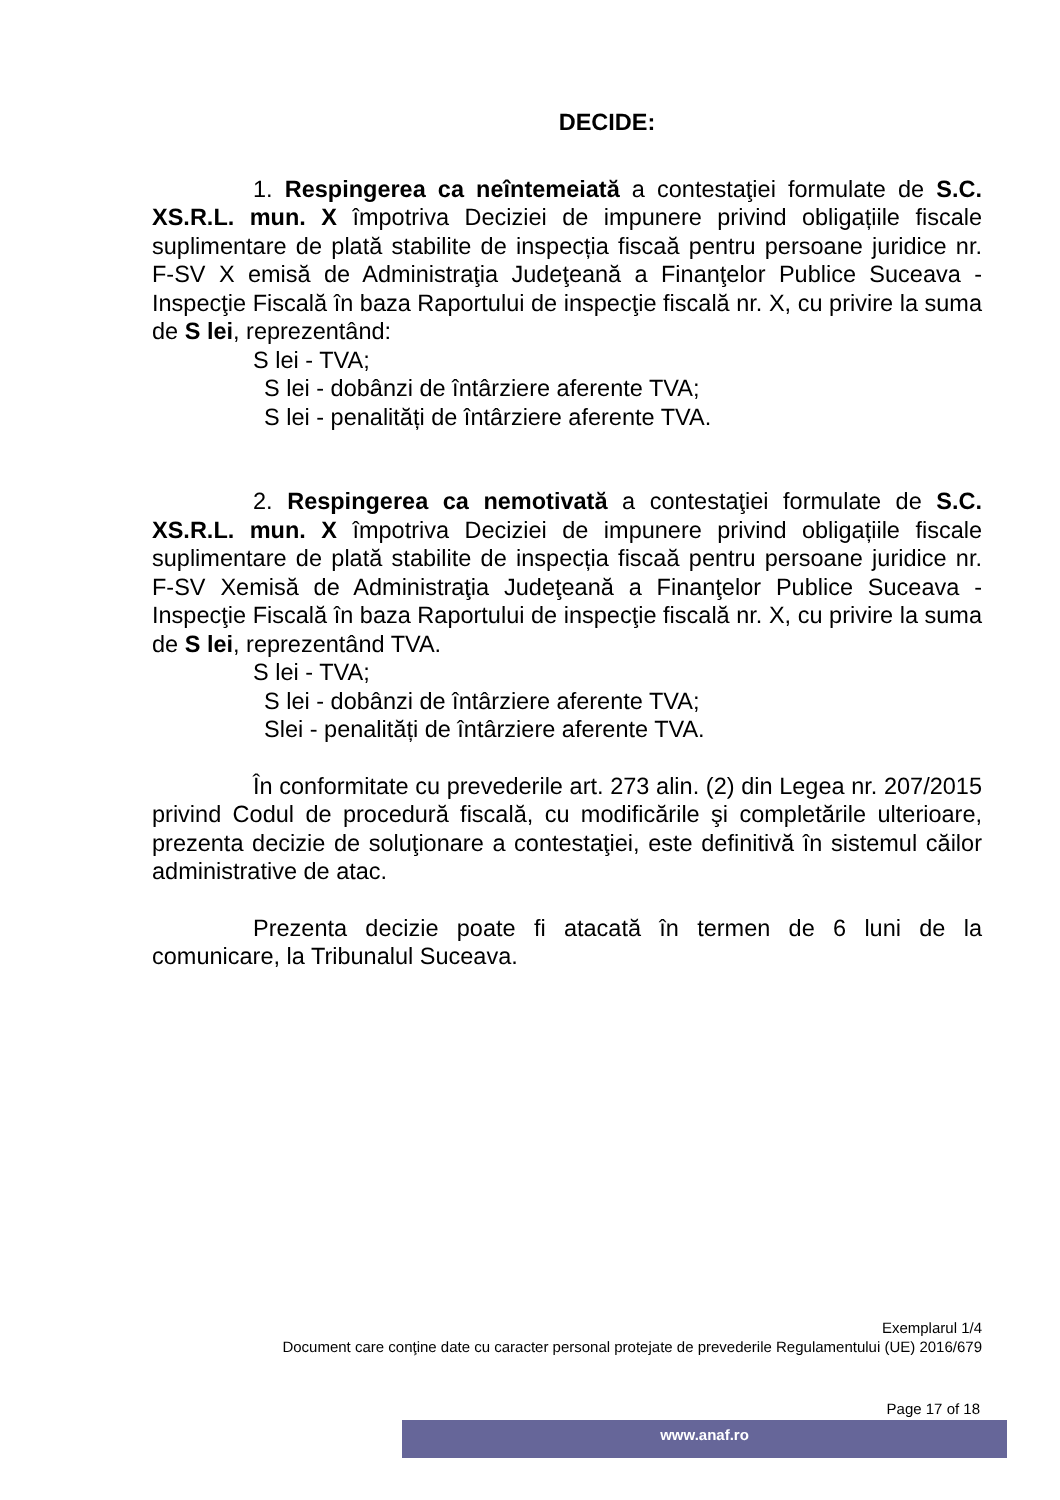DECIDE:
1. Respingerea ca neîntemeiată a contestaţiei formulate de S.C. XS.R.L. mun. X împotriva Deciziei de impunere privind obligațiile fiscale suplimentare de plată stabilite de inspecția fiscaă pentru persoane juridice nr. F-SV X emisă de Administraţia Judeţeană a Finanţelor Publice Suceava - Inspecţie Fiscală în baza Raportului de inspecţie fiscală nr. X, cu privire la suma de S lei, reprezentând:
S lei - TVA;
S lei - dobânzi de întârziere aferente TVA;
S lei - penalități de întârziere aferente TVA.
2. Respingerea ca nemotivată a contestaţiei formulate de S.C. XS.R.L. mun. X împotriva Deciziei de impunere privind obligațiile fiscale suplimentare de plată stabilite de inspecția fiscaă pentru persoane juridice nr. F-SV Xemisă de Administraţia Judeţeană a Finanţelor Publice Suceava - Inspecţie Fiscală în baza Raportului de inspecţie fiscală nr. X, cu privire la suma de S lei, reprezentând TVA.
S lei - TVA;
S lei - dobânzi de întârziere aferente TVA;
Slei - penalități de întârziere aferente TVA.
În conformitate cu prevederile art. 273 alin. (2) din Legea nr. 207/2015 privind Codul de procedură fiscală, cu modificările şi completările ulterioare, prezenta decizie de soluţionare a contestaţiei, este definitivă în sistemul căilor administrative de atac.
Prezenta decizie poate fi atacată în termen de 6 luni de la comunicare, la Tribunalul Suceava.
Exemplarul 1/4
Document care conţine date cu caracter personal protejate de prevederile Regulamentului (UE) 2016/679
www.anaf.ro
Page 17 of 18